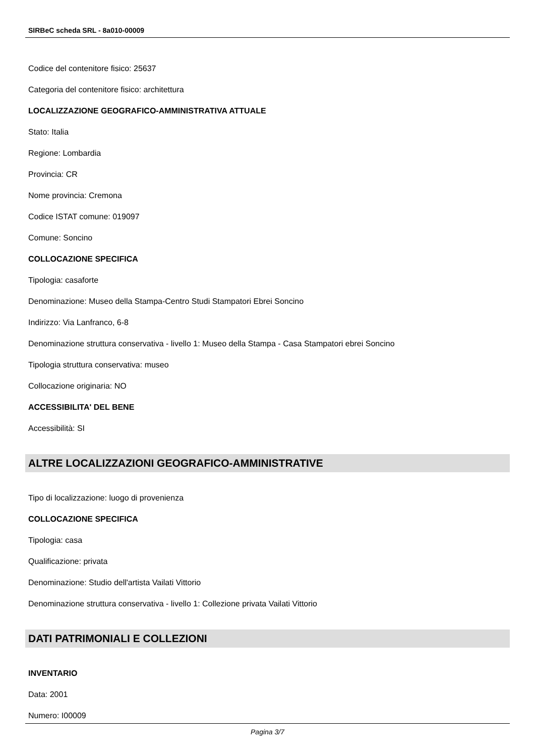SIRBeC scheda SRL - 8a010-00009
Codice del contenitore fisico: 25637
Categoria del contenitore fisico: architettura
LOCALIZZAZIONE GEOGRAFICO-AMMINISTRATIVA ATTUALE
Stato: Italia
Regione: Lombardia
Provincia: CR
Nome provincia: Cremona
Codice ISTAT comune: 019097
Comune: Soncino
COLLOCAZIONE SPECIFICA
Tipologia: casaforte
Denominazione: Museo della Stampa-Centro Studi Stampatori Ebrei Soncino
Indirizzo: Via Lanfranco, 6-8
Denominazione struttura conservativa - livello 1: Museo della Stampa - Casa Stampatori ebrei Soncino
Tipologia struttura conservativa: museo
Collocazione originaria: NO
ACCESSIBILITA' DEL BENE
Accessibilità: SI
ALTRE LOCALIZZAZIONI GEOGRAFICO-AMMINISTRATIVE
Tipo di localizzazione: luogo di provenienza
COLLOCAZIONE SPECIFICA
Tipologia: casa
Qualificazione: privata
Denominazione: Studio dell'artista Vailati Vittorio
Denominazione struttura conservativa - livello 1: Collezione privata Vailati Vittorio
DATI PATRIMONIALI E COLLEZIONI
INVENTARIO
Data: 2001
Numero: I00009
Pagina 3/7